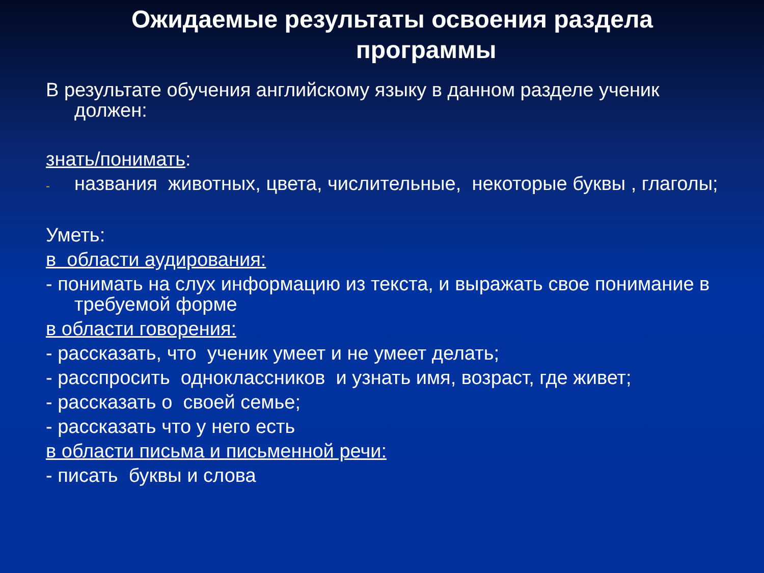Ожидаемые результаты освоения раздела
программы
В результате обучения английскому языку в данном разделе ученик должен:
знать/понимать:
- названия животных, цвета, числительные, некоторые буквы , глаголы;
Уметь:
в области аудирования:
- понимать на слух информацию из текста, и выражать свое понимание в требуемой форме
в области говорения:
- рассказать, что ученик умеет и не умеет делать;
- расспросить одноклассников и узнать имя, возраст, где живет;
- рассказать о своей семье;
- рассказать что у него есть
в области письма и письменной речи:
- писать буквы и слова